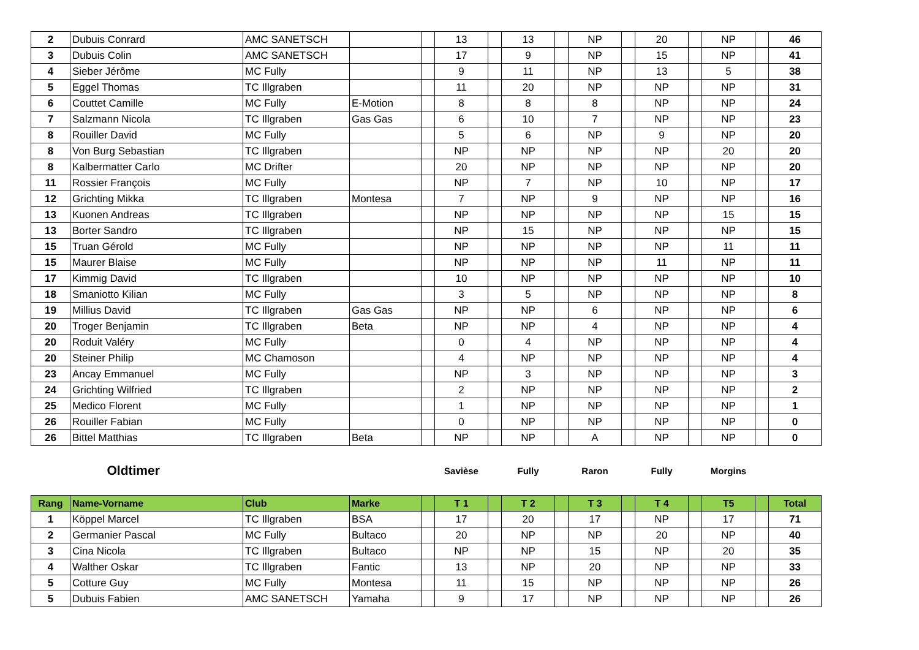| 2 | Dubuis Conrard | AMC SANETSCH | | | 13 | | 13 | | NP | | 20 | | NP | | 46 |
| 3 | Dubuis Colin | AMC SANETSCH | | | 17 | | 9 | | NP | | 15 | | NP | | 41 |
| 4 | Sieber Jérôme | MC Fully | | | 9 | | 11 | | NP | | 13 | | 5 | | 38 |
| 5 | Eggel Thomas | TC Illgraben | | | 11 | | 20 | | NP | | NP | | NP | | 31 |
| 6 | Couttet Camille | MC Fully | E-Motion | | 8 | | 8 | | 8 | | NP | | NP | | 24 |
| 7 | Salzmann Nicola | TC Illgraben | Gas Gas | | 6 | | 10 | | 7 | | NP | | NP | | 23 |
| 8 | Rouiller David | MC Fully | | | 5 | | 6 | | NP | | 9 | | NP | | 20 |
| 8 | Von Burg Sebastian | TC Illgraben | | | NP | | NP | | NP | | NP | | 20 | | 20 |
| 8 | Kalbermatter Carlo | MC Drifter | | | 20 | | NP | | NP | | NP | | NP | | 20 |
| 11 | Rossier François | MC Fully | | | NP | | 7 | | NP | | 10 | | NP | | 17 |
| 12 | Grichting Mikka | TC Illgraben | Montesa | | 7 | | NP | | 9 | | NP | | NP | | 16 |
| 13 | Kuonen Andreas | TC Illgraben | | | NP | | NP | | NP | | NP | | 15 | | 15 |
| 13 | Borter Sandro | TC Illgraben | | | NP | | 15 | | NP | | NP | | NP | | 15 |
| 15 | Truan Gérold | MC Fully | | | NP | | NP | | NP | | NP | | 11 | | 11 |
| 15 | Maurer Blaise | MC Fully | | | NP | | NP | | NP | | 11 | | NP | | 11 |
| 17 | Kimmig David | TC Illgraben | | | 10 | | NP | | NP | | NP | | NP | | 10 |
| 18 | Smaniotto Kilian | MC Fully | | | 3 | | 5 | | NP | | NP | | NP | | 8 |
| 19 | Millius David | TC Illgraben | Gas Gas | | NP | | NP | | 6 | | NP | | NP | | 6 |
| 20 | Troger Benjamin | TC Illgraben | Beta | | NP | | NP | | 4 | | NP | | NP | | 4 |
| 20 | Roduit Valéry | MC Fully | | | 0 | | 4 | | NP | | NP | | NP | | 4 |
| 20 | Steiner Philip | MC Chamoson | | | 4 | | NP | | NP | | NP | | NP | | 4 |
| 23 | Ancay Emmanuel | MC Fully | | | NP | | 3 | | NP | | NP | | NP | | 3 |
| 24 | Grichting Wilfried | TC Illgraben | | | 2 | | NP | | NP | | NP | | NP | | 2 |
| 25 | Medico Florent | MC Fully | | | 1 | | NP | | NP | | NP | | NP | | 1 |
| 26 | Rouiller Fabian | MC Fully | | | 0 | | NP | | NP | | NP | | NP | | 0 |
| 26 | Bittel Matthias | TC Illgraben | Beta | | NP | | NP | | A | | NP | | NP | | 0 |
| | Oldtimer | | | | Savièse | | Fully | | Raron | | Fully | | Morgins | | |
| Rang | Name-Vorname | Club | Marke | | T 1 | | T 2 | | T 3 | | T 4 | | T5 | | Total |
| 1 | Köppel Marcel | TC Illgraben | BSA | | 17 | | 20 | | 17 | | NP | | 17 | | 71 |
| 2 | Germanier Pascal | MC Fully | Bultaco | | 20 | | NP | | NP | | 20 | | NP | | 40 |
| 3 | Cina Nicola | TC Illgraben | Bultaco | | NP | | NP | | 15 | | NP | | 20 | | 35 |
| 4 | Walther Oskar | TC Illgraben | Fantic | | 13 | | NP | | 20 | | NP | | NP | | 33 |
| 5 | Cotture Guy | MC Fully | Montesa | | 11 | | 15 | | NP | | NP | | NP | | 26 |
| 5 | Dubuis Fabien | AMC SANETSCH | Yamaha | | 9 | | 17 | | NP | | NP | | NP | | 26 |